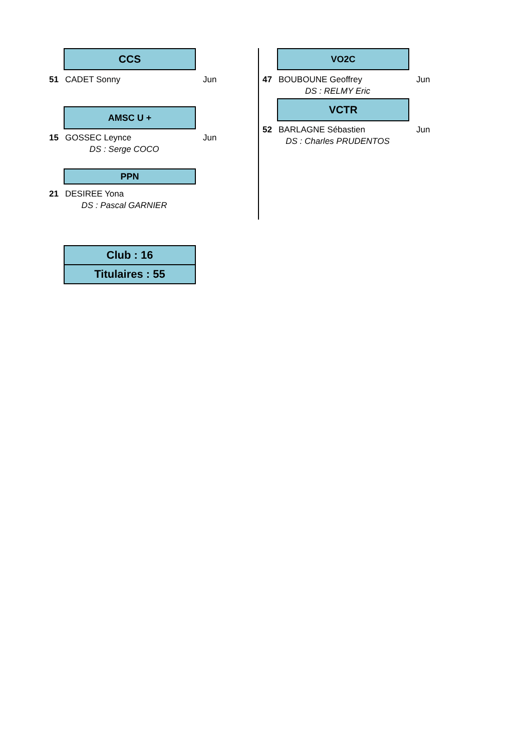CCS
51 CADET Sonny Jun
AMSC U +
15 GOSSEC Leynce Jun
DS : Serge COCO
PPN
21 DESIREE Yona
DS : Pascal GARNIER
VO2C
47 BOUBOUNE Geoffrey Jun
DS : RELMY Eric
VCTR
52 BARLAGNE Sébastien Jun
DS : Charles PRUDENTOS
Club : 16
Titulaires : 55